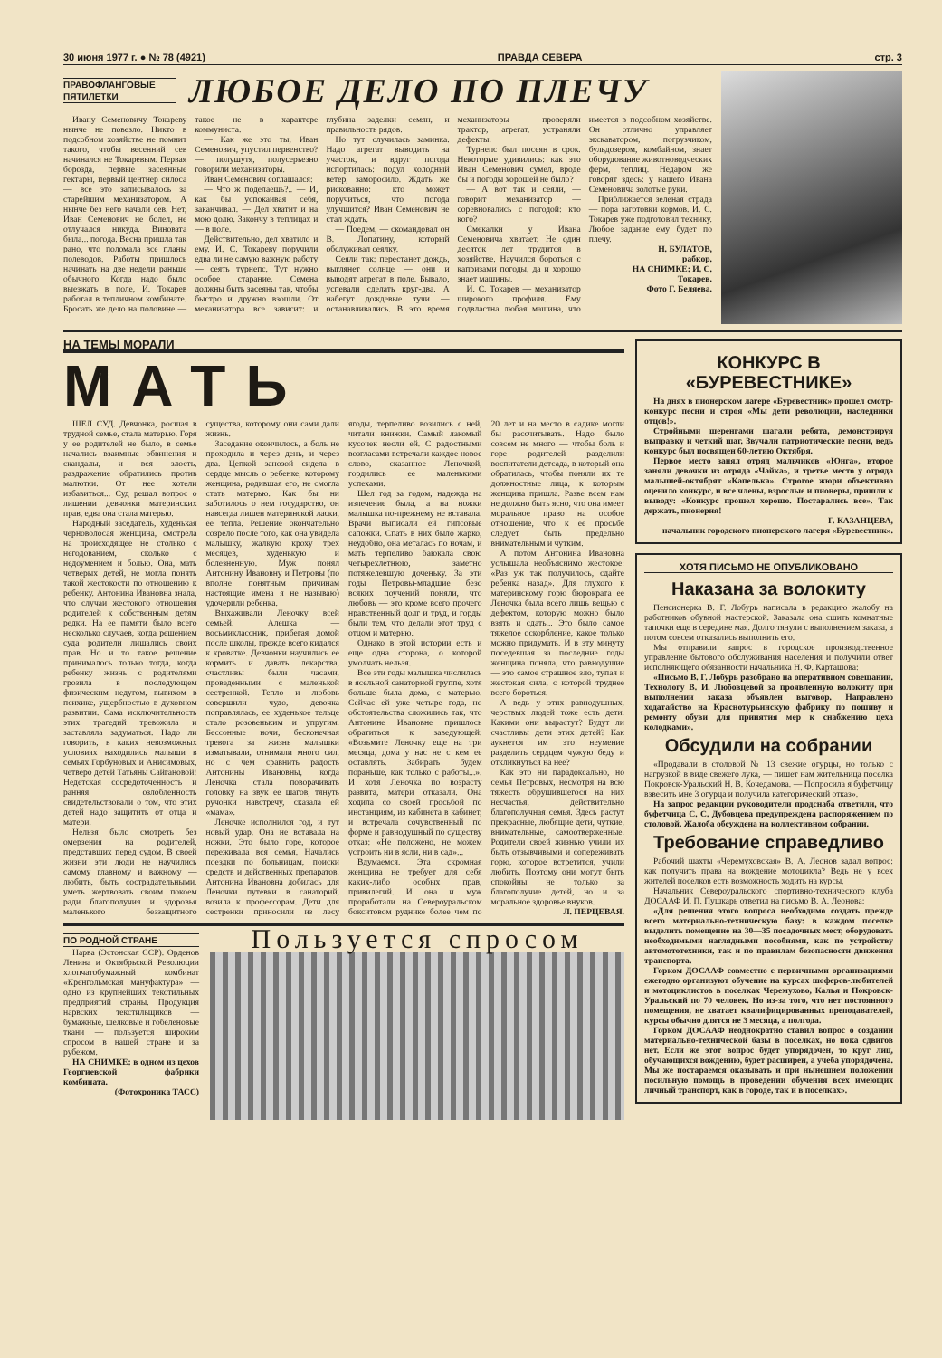30 июня 1977 г. ● № 78 (4921) ПРАВДА СЕВЕРА стр. 3
ПРАВОФЛАНГОВЫЕ ПЯТИЛЕТКИ
ЛЮБОЕ ДЕЛО ПО ПЛЕЧУ
Ивану Семеновичу Токареву нынче не повезло. Никто в подсобном хозяйстве не помнит такого, чтобы весенний сев начинался не Токаревым. Первая борозда, первые засеянные гектары, первый центнер силоса — все это записывалось за старейшим механизатором. А нынче без него начали сев. Нет, Иван Семенович не болел, не отлучался никуда. Виновата была... погода. Весна пришла так рано, что поломала все планы полеводов. Работы пришлось начинать на две недели раньше обычного. Когда надо было выезжать в поле, И. Токарев работал в тепличном комбинате. Бросать же дело на половине — такое не в характере коммуниста.
— Как же это ты, Иван Семенович, упустил первенство? — полушутя, полусерьезно говорили механизаторы.
Иван Семенович соглашался:
— Что ж поделаешь?.. — И, как бы успокаивая себя, заканчивал. — Дел хватит и на мою долю. Закончу в теплицах и — в поле.
Действительно, дел хватило и ему. И. С. Токареву поручили едва ли не самую важную работу — сеять турнепс. Тут нужно особое старание. Семена должны быть засеяны так, чтобы быстро и дружно взошли. От механизатора все зависит: и глубина заделки семян, и правильность рядов.
Но тут случилась заминка. Надо агрегат выводить на участок, и вдруг погода испортилась: подул холодный ветер, заморосило. Ждать же рискованно: кто может поручиться, что погода улучшится? Иван Семенович не стал ждать.
— Поедем, — скомандовал он В. Лопатину, который обслуживал сеялку.
Сеяли так: перестанет дождь, выглянет солнце — они и выводят агрегат в поле. Бывало, успевали сделать круг-два. А набегут дождевые тучи — останавливались. В это время механизаторы проверяли трактор, агрегат, устраняли дефекты.
Турнепс был посеян в срок. Некоторые удивились: как это Иван Семенович сумел, вроде бы и погоды хорошей не было?
— А вот так и сеяли, — говорит механизатор — соревновались с погодой: кто кого?
Смекалки у Ивана Семеновича хватает. Не один десяток лет трудится в хозяйстве. Научился бороться с капризами погоды, да и хорошо знает машины.
И. С. Токарев — механизатор широкого профиля. Ему подвластна любая машина, что имеется в подсобном хозяйстве. Он отлично управляет экскаватором, погрузчиком, бульдозером, комбайном, знает оборудование животноводческих ферм, теплиц. Недаром же говорят здесь: у нашего Ивана Семеновича золотые руки.
Приближается зеленая страда — пора заготовки кормов. И. С. Токарев уже подготовил технику. Любое задание ему будет по плечу.
Н. БУЛАТОВ,
рабкор.
НА СНИМКЕ: И. С. Токарев.
Фото Г. Беляева.
НА ТЕМЫ МОРАЛИ
МАТЬ
ШЕЛ СУД. Девчонка, росшая в трудной семье, стала матерью. Горя у ее родителей не было, в семье начались взаимные обвинения и скандалы, и вся злость, раздражение обратились против малютки. От нее хотели избавиться... Суд решал вопрос о лишении девчонки материнских прав, едва она стала матерью.
Народный заседатель, худенькая черноволосая женщина, смотрела на происходящее не столько с негодованием, сколько с недоумением и болью. Она, мать четверых детей, не могла понять такой жестокости по отношению к ребенку. Антонина Ивановна знала, что случаи жестокого отношения родителей к собственным детям редки. На ее памяти было всего несколько случаев, когда решением суда родители лишались своих прав. Но и то такое решение принималось только тогда, когда ребенку жизнь с родителями грозила в последующем физическим недугом, вывихом в психике, ущербностью в духовном развитии. Сама исключительность этих трагедий тревожила и заставляла задуматься. Надо ли говорить, в каких невозможных условиях находились малыши в семьях Горбуновых и Анисимовых, четверо детей Татьяны Сайгановой! Недетская сосредоточенность и ранняя озлобленность свидетельствовали о том, что этих детей надо защитить от отца и матери.
Нельзя было смотреть без омерзения на родителей, представших перед судом. В своей жизни эти люди не научились самому главному и важному — любить, быть сострадательными, уметь жертвовать своим покоем ради благополучия и здоровья маленького беззащитного существа, которому они сами дали жизнь.
Заседание окончилось, а боль не проходила и через день, и через два. Цепкой занозой сидела в сердце мысль о ребенке, которому женщина, родившая его, не смогла стать матерью. Как бы ни заботилось о нем государство, он навсегда лишен материнской ласки, ее тепла. Решение окончательно созрело после того, как она увидела малышку, жалкую кроху трех месяцев, худенькую и болезненную. Муж понял Антонину Ивановну и Петровы (по вполне понятным причинам настоящие имена я не называю) удочерили ребенка.
Выхаживали Леночку всей семьей. Алешка — восьмиклассник, прибегая домой после школы, прежде всего кидался к кроватке. Девчонки научились ее кормить и давать лекарства, счастливы были часами, проведенными с маленькой сестренкой. Тепло и любовь совершили чудо, девочка поправлялась, ее худенькое тельце стало розовеньким и упругим. Бессонные ночи, бесконечная тревога за жизнь малышки изматывали, отнимали много сил, но с чем сравнить радость Антонины Ивановны, когда Леночка стала поворачивать головку на звук ее шагов, тянуть ручонки навстречу, сказала ей «мама».
Леночке исполнился год, и тут новый удар. Она не вставала на ножки. Это было горе, которое переживала вся семья. Начались поездки по больницам, поиски средств и действенных препаратов. Антонина Ивановна добилась для Леночки путевки в санаторий, возила к профессорам. Дети для сестренки приносили из лесу ягоды, терпеливо возились с ней, читали книжки. Самый лакомый кусочек несли ей. С радостными возгласами встречали каждое новое слово, сказанное Леночкой, гордились ее маленькими успехами.
Шел год за годом, надежда на излечение была, а на ножки малышка по-прежнему не вставала. Врачи выписали ей гипсовые сапожки. Спать в них было жарко, неудобно, она металась по ночам, и мать терпеливо баюкала свою четырехлетнюю, заметно потяжелевшую доченьку. За эти годы Петровы-младшие безо всяких поучений поняли, что любовь — это кроме всего прочего нравственный долг и труд, и горды были тем, что делали этот труд с отцом и матерью.
Однако в этой истории есть и еще одна сторона, о которой умолчать нельзя.
Все эти годы малышка числилась в ясельной санаторной группе, хотя больше была дома, с матерью. Сейчас ей уже четыре года, но обстоятельства сложились так, что Антонине Ивановне пришлось обратиться к заведующей: «Возьмите Леночку еще на три месяца, дома у нас не с кем ее оставлять. Забирать будем пораньше, как только с работы...». И хотя Леночка по возрасту развита, матери отказали. Она ходила со своей просьбой по инстанциям, из кабинета в кабинет, и встречала сочувственный по форме и равнодушный по существу отказ: «Не положено, не можем устроить ни в ясли, ни в сад»...
Вдумаемся. Эта скромная женщина не требует для себя каких-либо особых прав, привилегий. И она и муж проработали на Североуральском бокситовом руднике более чем по 20 лет и на место в садике могли бы рассчитывать. Надо было совсем не много — чтобы боль и горе родителей разделили воспитатели детсада, в который она обратилась, чтобы поняли их те должностные лица, к которым женщина пришла. Разве всем нам не должно быть ясно, что она имеет моральное право на особое отношение, что к ее просьбе следует быть предельно внимательным и чутким.
А потом Антонина Ивановна услышала необъяснимо жестокое: «Раз уж так получилось, сдайте ребенка назад». Для глухого к материнскому горю бюрократа ее Леночка была всего лишь вещью с дефектом, которую можно было взять и сдать... Это было самое тяжелое оскорбление, какое только можно придумать. И в эту минуту поседевшая за последние годы женщина поняла, что равнодушие — это самое страшное зло, тупая и жестокая сила, с которой труднее всего бороться.
А ведь у этих равнодушных, черствых людей тоже есть дети. Какими они вырастут? Будут ли счастливы дети этих детей? Как аукнется им это неумение разделить сердцем чужую беду и откликнуться на нее?
Как это ни парадоксально, но семья Петровых, несмотря на всю тяжесть обрушившегося на них несчастья, действительно благополучная семья. Здесь растут прекрасные, любящие дети, чуткие, внимательные, самоотверженные. Родители своей жизнью учили их быть отзывчивыми и сопереживать горю, которое встретится, учили любить. Поэтому они могут быть спокойны не только за благополучие детей, но и за моральное здоровье внуков.
Л. ПЕРЦЕВАЯ.
ПО РОДНОЙ СТРАНЕ
Нарва (Эстонская ССР). Орденов Ленина и Октябрьской Революции хлопчатобумажный комбинат «Кренгольмская мануфактура» — одно из крупнейших текстильных предприятий страны. Продукция нарвских текстильщиков — бумажные, шелковые и гобеленовые ткани — пользуется широким спросом в нашей стране и за рубежом.
НА СНИМКЕ: в одном из цехов Георгиевской фабрики комбината.
(Фотохроника ТАСС)
Пользуется спросом
КОНКУРС В «БУРЕВЕСТНИКЕ»
На днях в пионерском лагере «Буревестник» прошел смотр-конкурс песни и строя «Мы дети революции, наследники отцов!».
Стройными шеренгами шагали ребята, демонстрируя выправку и четкий шаг. Звучали патриотические песни, ведь конкурс был посвящен 60-летию Октября.
Первое место занял отряд мальчиков «Юнга», второе заняли девочки из отряда «Чайка», и третье место у отряда малышей-октябрят «Капелька». Строгое жюри объективно оценило конкурс, и все члены, взрослые и пионеры, пришли к выводу: «Конкурс прошел хорошо. Постарались все». Так держать, пионерия!
Г. КАЗАНЦЕВА,
начальник городского пионерского лагеря «Буревестник».
ХОТЯ ПИСЬМО НЕ ОПУБЛИКОВАНО
Наказана за волокиту
Пенсионерка В. Г. Лобурь написала в редакцию жалобу на работников обувной мастерской. Заказала она сшить комнатные тапочки еще в середине мая. Долго тянули с выполнением заказа, а потом совсем отказались выполнить его.
Мы отправили запрос в городское производственное управление бытового обслуживания населения и получили ответ исполняющего обязанности начальника Н. Ф. Карташова:
«Письмо В. Г. Лобурь разобрано на оперативном совещании. Технологу В. И. Любовцевой за проявленную волокиту при выполнении заказа объявлен выговор. Направлено ходатайство на Краснотурьинскую фабрику по пошиву и ремонту обуви для принятия мер к снабжению цеха колодками».
Обсудили на собрании
«Продавали в столовой № 13 свежие огурцы, но только с нагрузкой в виде свежего лука, — пишет нам жительница поселка Покровск-Уральский Н. В. Кочедамова. — Попросила я буфетчицу взвесить мне 3 огурца и получила категорический отказ».
На запрос редакции руководители продснаба ответили, что буфетчица С. С. Дубовцева предупреждена распоряжением по столовой. Жалоба обсуждена на коллективном собрании.
Требование справедливо
Рабочий шахты «Черемуховская» В. А. Леонов задал вопрос: как получить права на вождение мотоцикла? Ведь не у всех жителей поселков есть возможность ходить на курсы.
Начальник Североуральского спортивно-технического клуба ДОСААФ И. П. Пушкарь ответил на письмо В. А. Леонова:
«Для решения этого вопроса необходимо создать прежде всего материально-техническую базу: в каждом поселке выделить помещение на 30—35 посадочных мест, оборудовать необходимыми наглядными пособиями, как по устройству автомототехники, так и по правилам безопасности движения транспорта.
Горком ДОСААФ совместно с первичными организациями ежегодно организуют обучение на курсах шоферов-любителей и мотоциклистов в поселках Черемухово, Калья и Покровск-Уральский по 70 человек. Но из-за того, что нет постоянного помещения, не хватает квалифицированных преподавателей, курсы обычно длятся не 3 месяца, а полгода.
Горком ДОСААФ неоднократно ставил вопрос о создании материально-технической базы в поселках, но пока сдвигов нет. Если же этот вопрос будет упорядочен, то круг лиц, обучающихся вождению, будет расширен, а учеба упорядочена. Мы же постараемся оказывать и при нынешнем положении посильную помощь в проведении обучения всех имеющих личный транспорт, как в городе, так и в поселках».